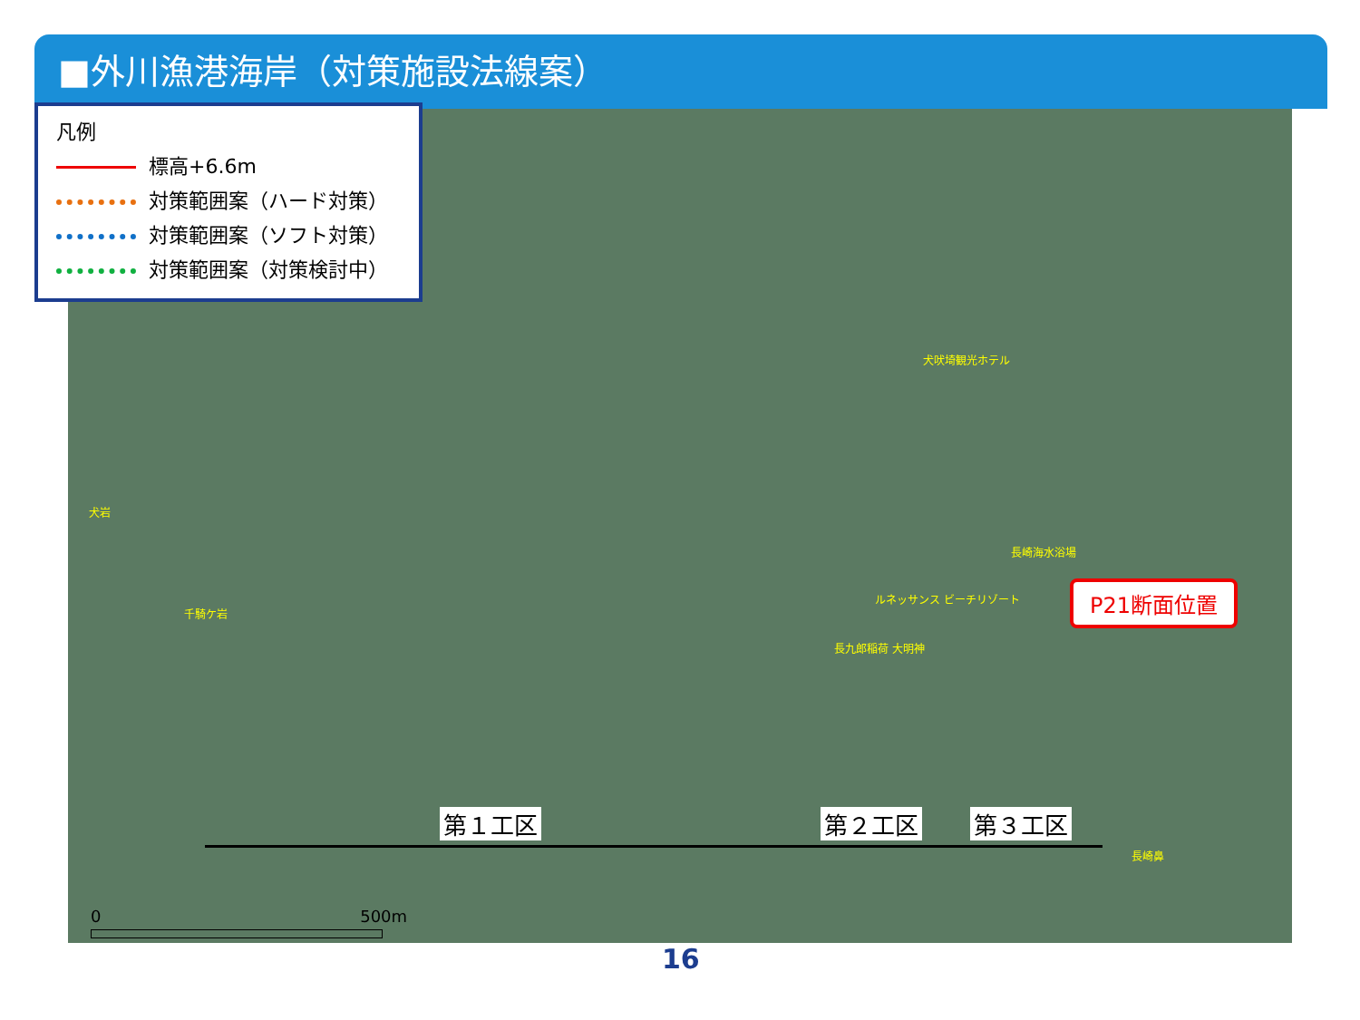■外川漁港海岸（対策施設法線案）
凡例
標高+6.6m
対策範囲案（ハード対策）
対策範囲案（ソフト対策）
対策範囲案（対策検討中）
犬吠埼観光ホテル
長崎海水浴場
ルネッサンス ビーチリゾート
長九郎稲荷 大明神
犬岩
千騎ケ岩
長崎鼻
P21断面位置
第１工区 第２工区 第３工区
0 500m
16